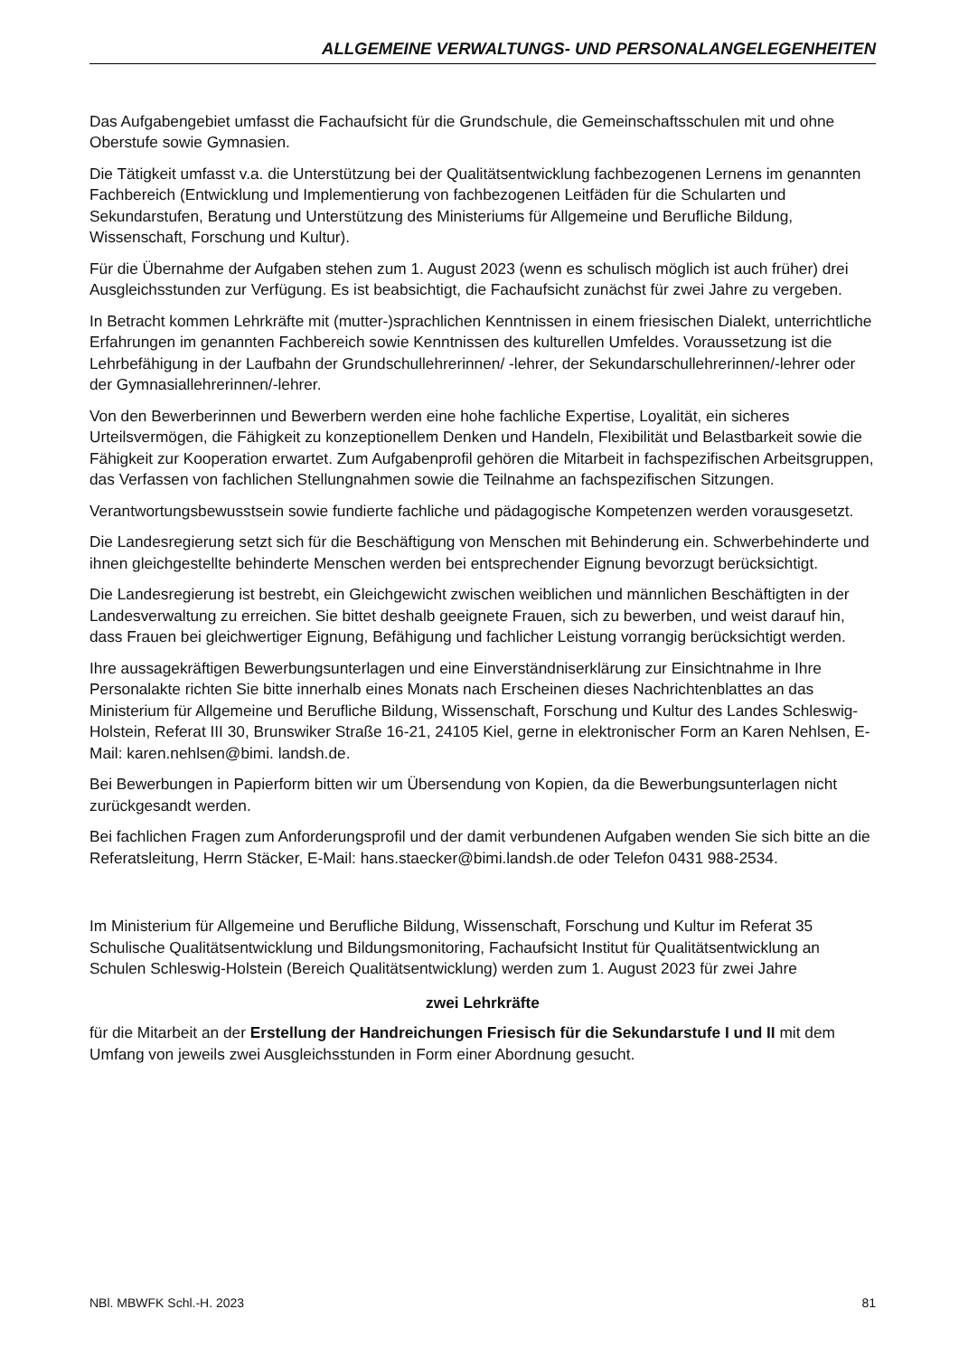ALLGEMEINE VERWALTUNGS- UND PERSONALANGELEGENHEITEN
Das Aufgabengebiet umfasst die Fachaufsicht für die Grundschule, die Gemeinschaftsschulen mit und ohne Oberstufe sowie Gymnasien.
Die Tätigkeit umfasst v.a. die Unterstützung bei der Qualitätsentwicklung fachbezogenen Lernens im genannten Fachbereich (Entwicklung und Implementierung von fachbezogenen Leitfäden für die Schularten und Sekundarstufen, Beratung und Unterstützung des Ministeriums für Allgemeine und Berufliche Bildung, Wissenschaft, Forschung und Kultur).
Für die Übernahme der Aufgaben stehen zum 1. August 2023 (wenn es schulisch möglich ist auch früher) drei Ausgleichsstunden zur Verfügung. Es ist beabsichtigt, die Fachaufsicht zunächst für zwei Jahre zu vergeben.
In Betracht kommen Lehrkräfte mit (mutter-)sprachlichen Kenntnissen in einem friesischen Dialekt, unterrichtliche Erfahrungen im genannten Fachbereich sowie Kenntnissen des kulturellen Umfeldes. Voraussetzung ist die Lehrbefähigung in der Laufbahn der Grundschullehrerinnen/ -lehrer, der Sekundarschullehrerinnen/-lehrer oder der Gymnasiallehrerinnen/-lehrer.
Von den Bewerberinnen und Bewerbern werden eine hohe fachliche Expertise, Loyalität, ein sicheres Urteilsvermögen, die Fähigkeit zu konzeptionellem Denken und Handeln, Flexibilität und Belastbarkeit sowie die Fähigkeit zur Kooperation erwartet. Zum Aufgabenprofil gehören die Mitarbeit in fachspezifischen Arbeitsgruppen, das Verfassen von fachlichen Stellungnahmen sowie die Teilnahme an fachspezifischen Sitzungen.
Verantwortungsbewusstsein sowie fundierte fachliche und pädagogische Kompetenzen werden vorausgesetzt.
Die Landesregierung setzt sich für die Beschäftigung von Menschen mit Behinderung ein. Schwerbehinderte und ihnen gleichgestellte behinderte Menschen werden bei entsprechender Eignung bevorzugt berücksichtigt.
Die Landesregierung ist bestrebt, ein Gleichgewicht zwischen weiblichen und männlichen Beschäftigten in der Landesverwaltung zu erreichen. Sie bittet deshalb geeignete Frauen, sich zu bewerben, und weist darauf hin, dass Frauen bei gleichwertiger Eignung, Befähigung und fachlicher Leistung vorrangig berücksichtigt werden.
Ihre aussagekräftigen Bewerbungsunterlagen und eine Einverständniserklärung zur Einsichtnahme in Ihre Personalakte richten Sie bitte innerhalb eines Monats nach Erscheinen dieses Nachrichtenblattes an das Ministerium für Allgemeine und Berufliche Bildung, Wissenschaft, Forschung und Kultur des Landes Schleswig-Holstein, Referat III 30, Brunswiker Straße 16-21, 24105 Kiel, gerne in elektronischer Form an Karen Nehlsen, E-Mail: karen.nehlsen@bimi. landsh.de.
Bei Bewerbungen in Papierform bitten wir um Übersendung von Kopien, da die Bewerbungsunterlagen nicht zurückgesandt werden.
Bei fachlichen Fragen zum Anforderungsprofil und der damit verbundenen Aufgaben wenden Sie sich bitte an die Referatsleitung, Herrn Stäcker, E-Mail: hans.staecker@bimi.landsh.de oder Telefon 0431 988-2534.
Im Ministerium für Allgemeine und Berufliche Bildung, Wissenschaft, Forschung und Kultur im Referat 35 Schulische Qualitätsentwicklung und Bildungsmonitoring, Fachaufsicht Institut für Qualitätsentwicklung an Schulen Schleswig-Holstein (Bereich Qualitätsentwicklung) werden zum 1. August 2023 für zwei Jahre
zwei Lehrkräfte
für die Mitarbeit an der Erstellung der Handreichungen Friesisch für die Sekundarstufe I und II mit dem Umfang von jeweils zwei Ausgleichsstunden in Form einer Abordnung gesucht.
NBl. MBWFK Schl.-H. 2023 81